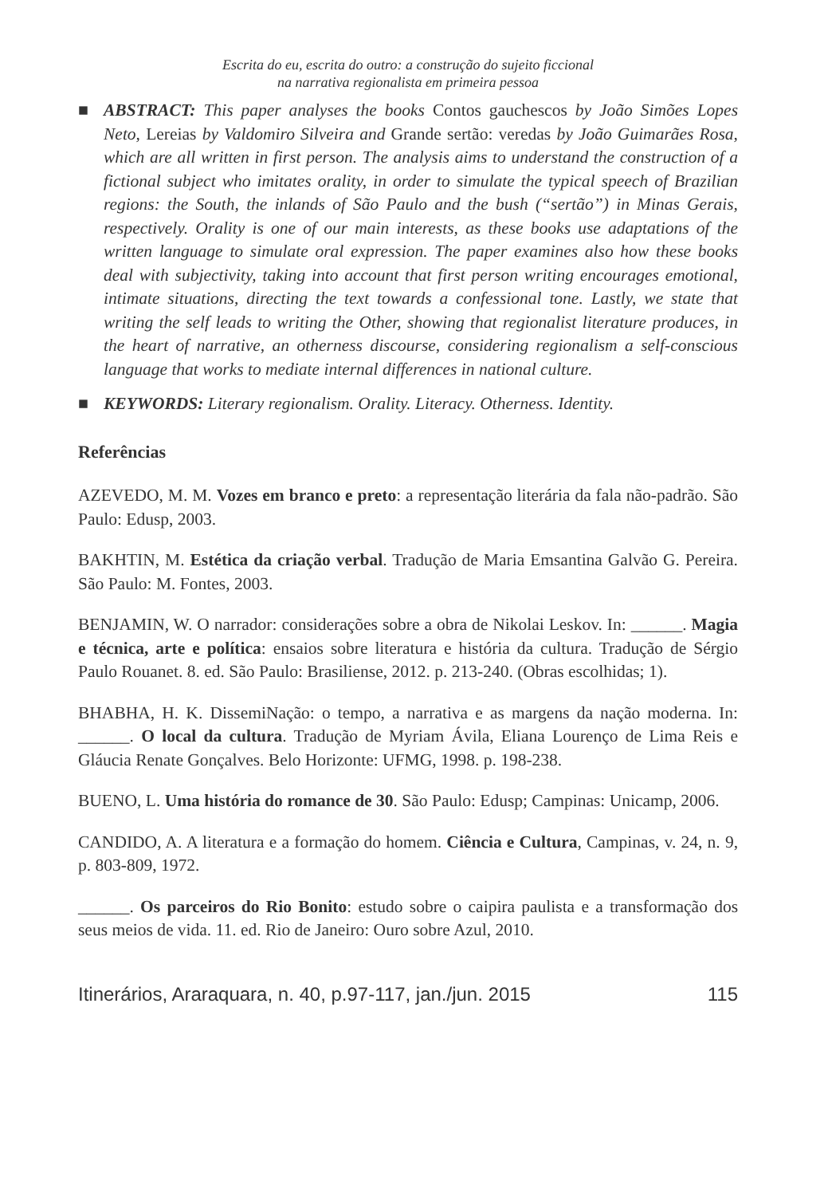Escrita do eu, escrita do outro: a construção do sujeito ficcional
na narrativa regionalista em primeira pessoa
■ ABSTRACT: This paper analyses the books Contos gauchescos by João Simões Lopes Neto, Lereias by Valdomiro Silveira and Grande sertão: veredas by João Guimarães Rosa, which are all written in first person. The analysis aims to understand the construction of a fictional subject who imitates orality, in order to simulate the typical speech of Brazilian regions: the South, the inlands of São Paulo and the bush (“sertão”) in Minas Gerais, respectively. Orality is one of our main interests, as these books use adaptations of the written language to simulate oral expression. The paper examines also how these books deal with subjectivity, taking into account that first person writing encourages emotional, intimate situations, directing the text towards a confessional tone. Lastly, we state that writing the self leads to writing the Other, showing that regionalist literature produces, in the heart of narrative, an otherness discourse, considering regionalism a self-conscious language that works to mediate internal differences in national culture.
■ KEYWORDS: Literary regionalism. Orality. Literacy. Otherness. Identity.
Referências
AZEVEDO, M. M. Vozes em branco e preto: a representação literária da fala não-padrão. São Paulo: Edusp, 2003.
BAKHTIN, M. Estética da criação verbal. Tradução de Maria Emsantina Galvão G. Pereira. São Paulo: M. Fontes, 2003.
BENJAMIN, W. O narrador: considerações sobre a obra de Nikolai Leskov. In: ______. Magia e técnica, arte e política: ensaios sobre literatura e história da cultura. Tradução de Sérgio Paulo Rouanet. 8. ed. São Paulo: Brasiliense, 2012. p. 213-240. (Obras escolhidas; 1).
BHABHA, H. K. DissemiNação: o tempo, a narrativa e as margens da nação moderna. In: ______. O local da cultura. Tradução de Myriam Ávila, Eliana Lourenço de Lima Reis e Gláucia Renate Gonçalves. Belo Horizonte: UFMG, 1998. p. 198-238.
BUENO, L. Uma história do romance de 30. São Paulo: Edusp; Campinas: Unicamp, 2006.
CANDIDO, A. A literatura e a formação do homem. Ciência e Cultura, Campinas, v. 24, n. 9, p. 803-809, 1972.
______. Os parceiros do Rio Bonito: estudo sobre o caipira paulista e a transformação dos seus meios de vida. 11. ed. Rio de Janeiro: Ouro sobre Azul, 2010.
Itinerários, Araraquara, n. 40, p.97-117, jan./jun. 2015 115